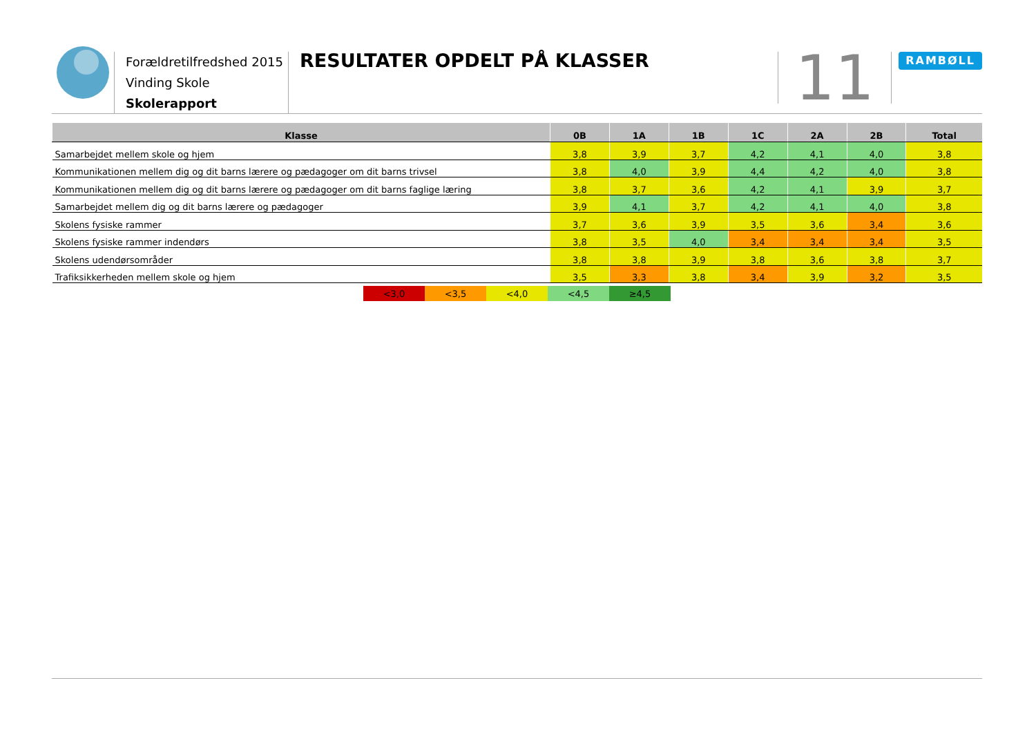Forældretilfredshed 2015
Vinding Skole
Skolerapport
RESULTATER OPDELT PÅ KLASSER
11
RAMBØLL
| Klasse | 0B | 1A | 1B | 1C | 2A | 2B | Total |
| --- | --- | --- | --- | --- | --- | --- | --- |
| Samarbejdet mellem skole og hjem | 3,8 | 3,9 | 3,7 | 4,2 | 4,1 | 4,0 | 3,8 |
| Kommunikationen mellem dig og dit barns lærere og pædagoger om dit barns trivsel | 3,8 | 4,0 | 3,9 | 4,4 | 4,2 | 4,0 | 3,8 |
| Kommunikationen mellem dig og dit barns lærere og pædagoger om dit barns faglige læring | 3,8 | 3,7 | 3,6 | 4,2 | 4,1 | 3,9 | 3,7 |
| Samarbejdet mellem dig og dit barns lærere og pædagoger | 3,9 | 4,1 | 3,7 | 4,2 | 4,1 | 4,0 | 3,8 |
| Skolens fysiske rammer | 3,7 | 3,6 | 3,9 | 3,5 | 3,6 | 3,4 | 3,6 |
| Skolens fysiske rammer indendørs | 3,8 | 3,5 | 4,0 | 3,4 | 3,4 | 3,4 | 3,5 |
| Skolens udendørsområder | 3,8 | 3,8 | 3,9 | 3,8 | 3,6 | 3,8 | 3,7 |
| Trafiksikkerheden mellem skole og hjem | 3,5 | 3,3 | 3,8 | 3,4 | 3,9 | 3,2 | 3,5 |
<3,0 <3,5 <4,0 <4,5 ≥4,5